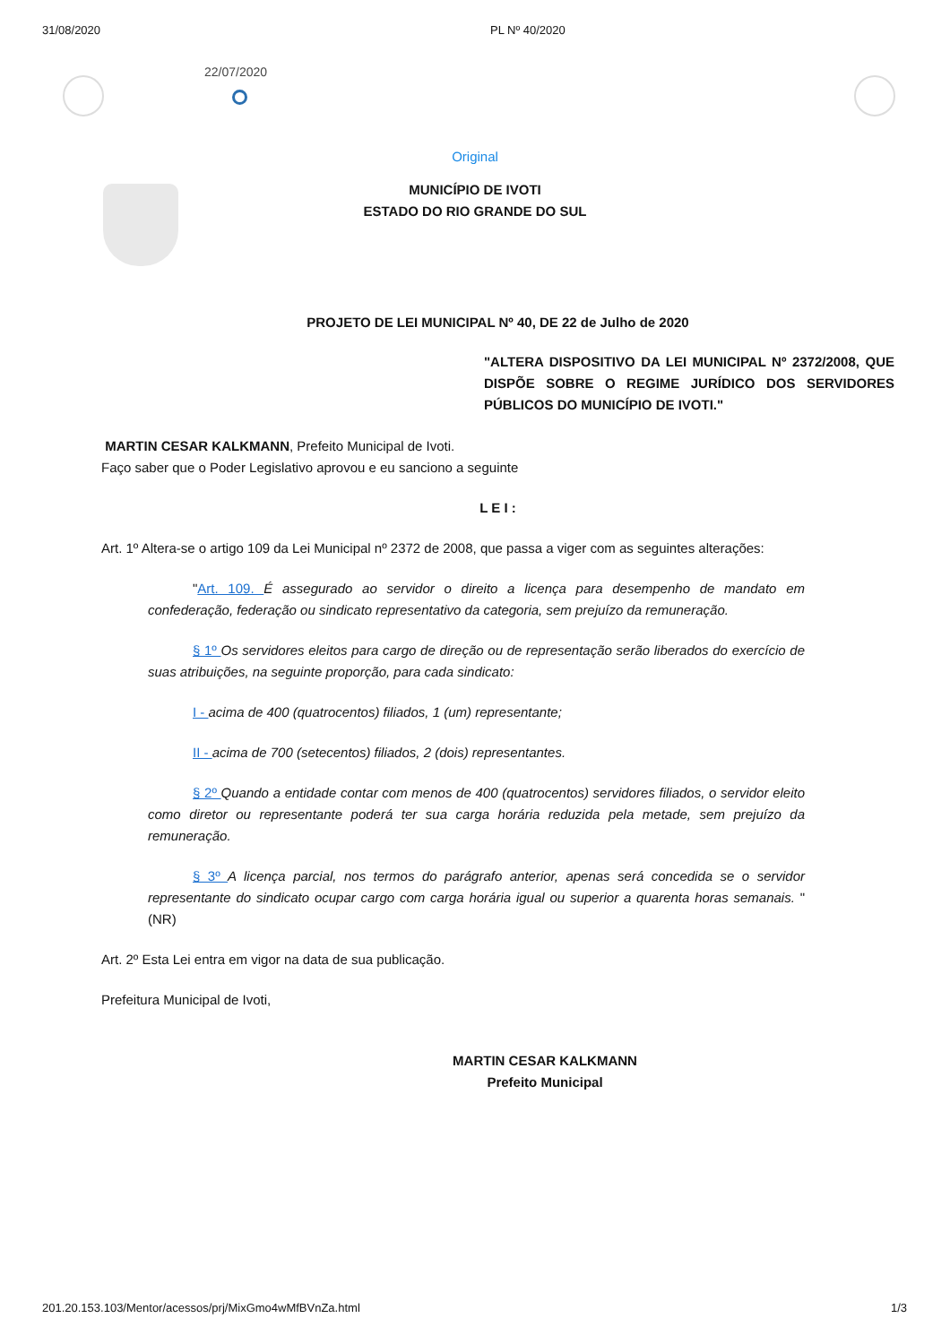31/08/2020 PL Nº 40/2020
22/07/2020
Original
MUNICÍPIO DE IVOTI
ESTADO DO RIO GRANDE DO SUL
PROJETO DE LEI MUNICIPAL Nº 40, DE 22 de Julho de 2020
"ALTERA DISPOSITIVO DA LEI MUNICIPAL Nº 2372/2008, QUE DISPÕE SOBRE O REGIME JURÍDICO DOS SERVIDORES PÚBLICOS DO MUNICÍPIO DE IVOTI."
MARTIN CESAR KALKMANN, Prefeito Municipal de Ivoti.
Faço saber que o Poder Legislativo aprovou e eu sanciono a seguinte
L E I :
Art. 1º Altera-se o artigo 109 da Lei Municipal nº 2372 de 2008, que passa a viger com as seguintes alterações:
"Art. 109. É assegurado ao servidor o direito a licença para desempenho de mandato em confederação, federação ou sindicato representativo da categoria, sem prejuízo da remuneração.
§ 1º Os servidores eleitos para cargo de direção ou de representação serão liberados do exercício de suas atribuições, na seguinte proporção, para cada sindicato:
I - acima de 400 (quatrocentos) filiados, 1 (um) representante;
II - acima de 700 (setecentos) filiados, 2 (dois) representantes.
§ 2º Quando a entidade contar com menos de 400 (quatrocentos) servidores filiados, o servidor eleito como diretor ou representante poderá ter sua carga horária reduzida pela metade, sem prejuízo da remuneração.
§ 3º A licença parcial, nos termos do parágrafo anterior, apenas será concedida se o servidor representante do sindicato ocupar cargo com carga horária igual ou superior a quarenta horas semanais. " (NR)
Art. 2º Esta Lei entra em vigor na data de sua publicação.
Prefeitura Municipal de Ivoti,
MARTIN CESAR KALKMANN
Prefeito Municipal
201.20.153.103/Mentor/acessos/prj/MixGmo4wMfBVnZa.html 1/3